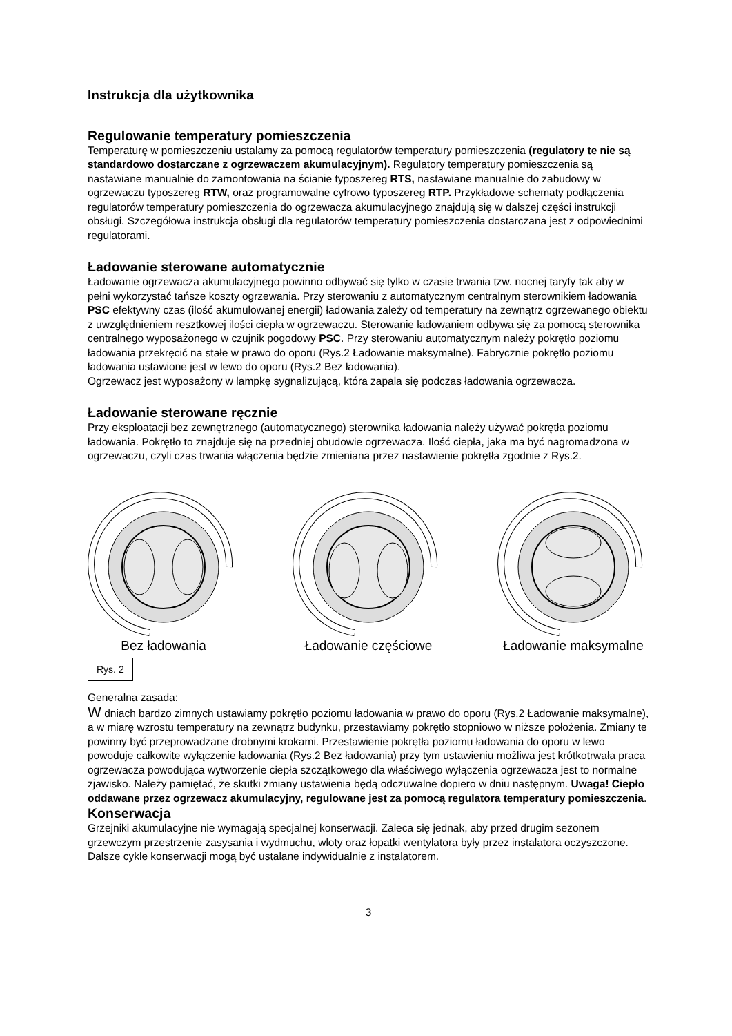Instrukcja dla użytkownika
Regulowanie temperatury pomieszczenia
Temperaturę w pomieszczeniu ustalamy za pomocą regulatorów temperatury pomieszczenia (regulatory te nie są standardowo dostarczane z ogrzewaczem akumulacyjnym). Regulatory temperatury pomieszczenia są nastawiane manualnie do zamontowania na ścianie typoszereg RTS, nastawiane manualnie do zabudowy w ogrzewaczu typoszereg RTW, oraz programowalne cyfrowo typoszereg RTP. Przykładowe schematy podłączenia regulatorów temperatury pomieszczenia do ogrzewacza akumulacyjnego znajdują się w dalszej części instrukcji obsługi. Szczegółowa instrukcja obsługi dla regulatorów temperatury pomieszczenia dostarczana jest z odpowiednimi regulatorami.
Ładowanie sterowane automatycznie
Ładowanie ogrzewacza akumulacyjnego powinno odbywać się tylko w czasie trwania tzw. nocnej taryfy tak aby w pełni wykorzystać tańsze koszty ogrzewania. Przy sterowaniu z automatycznym centralnym sterownikiem ładowania PSC efektywny czas (ilość akumulowanej energii) ładowania zależy od temperatury na zewnątrz ogrzewanego obiektu z uwzględnieniem resztkowej ilości ciepła w ogrzewaczu. Sterowanie ładowaniem odbywa się za pomocą sterownika centralnego wyposażonego w czujnik pogodowy PSC. Przy sterowaniu automatycznym należy pokrętło poziomu ładowania przekręcić na stałe w prawo do oporu (Rys.2 Ładowanie maksymalne). Fabrycznie pokrętło poziomu ładowania ustawione jest w lewo do oporu (Rys.2 Bez ładowania).
Ogrzewacz jest wyposażony w lampkę sygnalizującą, która zapala się podczas ładowania ogrzewacza.
Ładowanie sterowane ręcznie
Przy eksploatacji bez zewnętrznego (automatycznego) sterownika ładowania należy używać pokrętła poziomu ładowania. Pokrętło to znajduje się na przedniej obudowie ogrzewacza. Ilość ciepła, jaka ma być nagromadzona w ogrzewaczu, czyli czas trwania włączenia będzie zmieniana przez nastawienie pokrętła zgodnie z Rys.2.
Bez ładowania
Ładowanie częściowe
Ładowanie maksymalne
Rys. 2
Generalna zasada:
W dniach bardzo zimnych ustawiamy pokrętło poziomu ładowania w prawo do oporu (Rys.2 Ładowanie maksymalne), a w miarę wzrostu temperatury na zewnątrz budynku, przestawiamy pokrętło stopniowo w niższe położenia. Zmiany te powinny być przeprowadzane drobnymi krokami. Przestawienie pokrętła poziomu ładowania do oporu w lewo powoduje całkowite wyłączenie ładowania (Rys.2 Bez ładowania) przy tym ustawieniu możliwa jest krótkotrwała praca ogrzewacza powodująca wytworzenie ciepła szczątkowego dla właściwego wyłączenia ogrzewacza jest to normalne zjawisko. Należy pamiętać, że skutki zmiany ustawienia będą odczuwalne dopiero w dniu następnym. Uwaga! Ciepło oddawane przez ogrzewacz akumulacyjny, regulowane jest za pomocą regulatora temperatury pomieszczenia.
Konserwacja
Grzejniki akumulacyjne nie wymagają specjalnej konserwacji. Zaleca się jednak, aby przed drugim sezonem grzewczym przestrzenie zasysania i wydmuchu, wloty oraz łopatki wentylatora były przez instalatora oczyszczone. Dalsze cykle konserwacji mogą być ustalane indywidualnie z instalatorem.
3